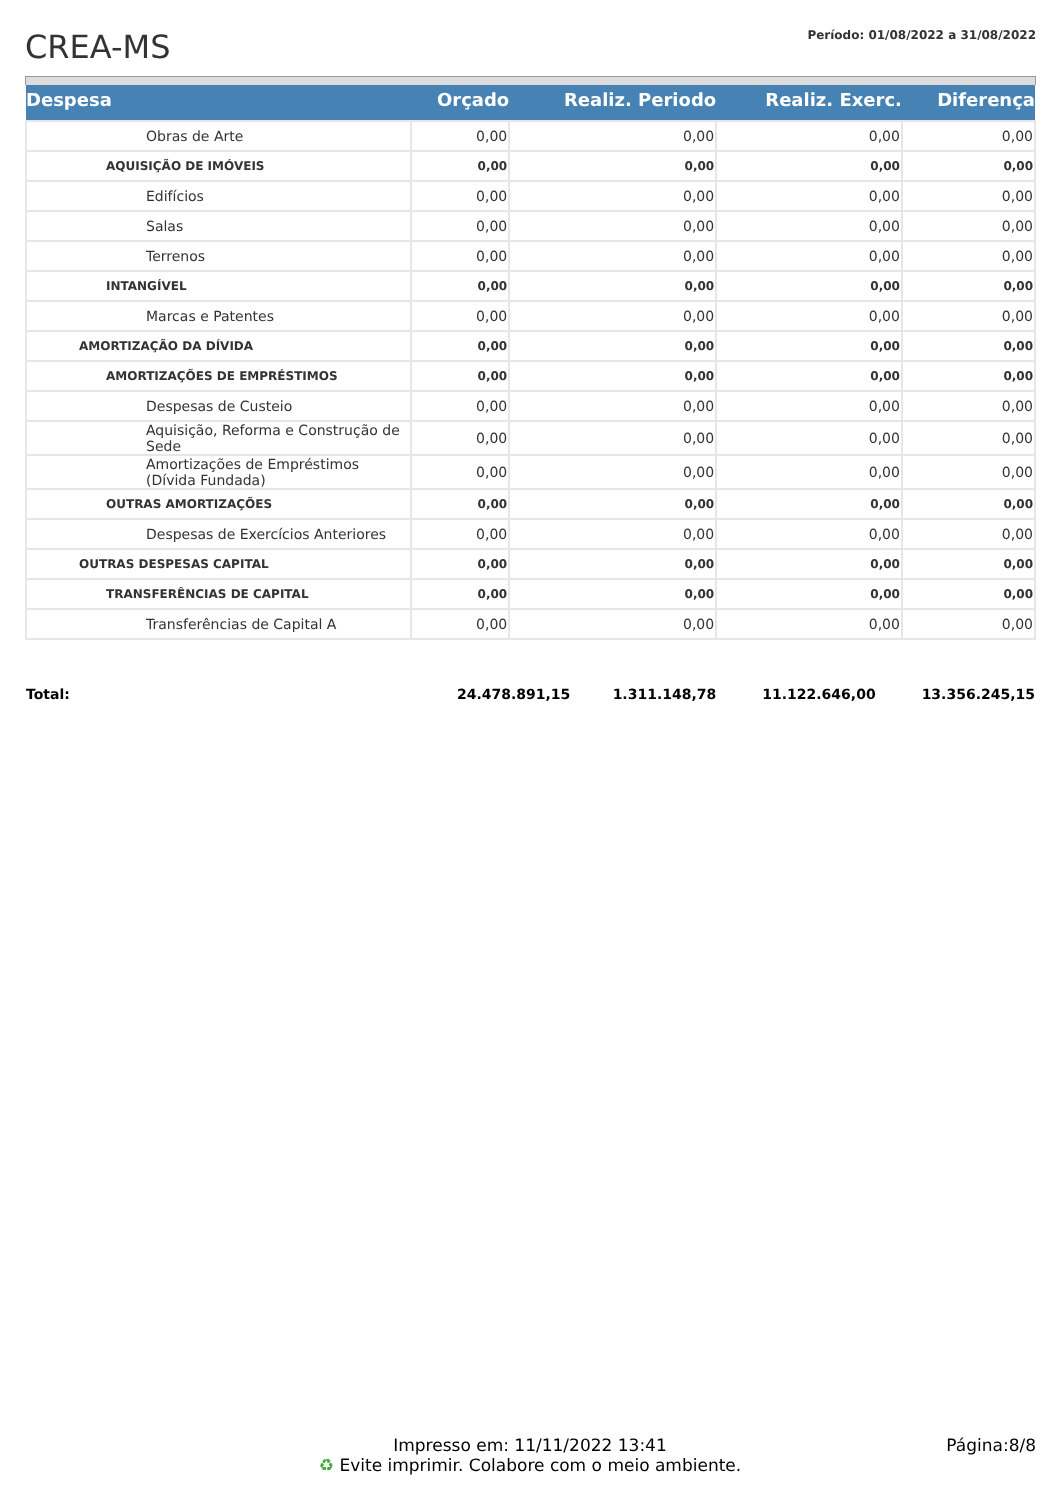CREA-MS
Período: 01/08/2022 a 31/08/2022
| Despesa | Orçado | Realiz. Periodo | Realiz. Exerc. | Diferença |
| --- | --- | --- | --- | --- |
| Obras de Arte | 0,00 | 0,00 | 0,00 | 0,00 |
| AQUISIÇÃO DE IMÓVEIS | 0,00 | 0,00 | 0,00 | 0,00 |
| Edifícios | 0,00 | 0,00 | 0,00 | 0,00 |
| Salas | 0,00 | 0,00 | 0,00 | 0,00 |
| Terrenos | 0,00 | 0,00 | 0,00 | 0,00 |
| INTANGÍVEL | 0,00 | 0,00 | 0,00 | 0,00 |
| Marcas e Patentes | 0,00 | 0,00 | 0,00 | 0,00 |
| AMORTIZAÇÃO DA DÍVIDA | 0,00 | 0,00 | 0,00 | 0,00 |
| AMORTIZAÇÕES DE EMPRÉSTIMOS | 0,00 | 0,00 | 0,00 | 0,00 |
| Despesas de Custeio | 0,00 | 0,00 | 0,00 | 0,00 |
| Aquisição, Reforma e Construção de Sede | 0,00 | 0,00 | 0,00 | 0,00 |
| Amortizações de Empréstimos (Dívida Fundada) | 0,00 | 0,00 | 0,00 | 0,00 |
| OUTRAS AMORTIZAÇÕES | 0,00 | 0,00 | 0,00 | 0,00 |
| Despesas de Exercícios Anteriores | 0,00 | 0,00 | 0,00 | 0,00 |
| OUTRAS DESPESAS CAPITAL | 0,00 | 0,00 | 0,00 | 0,00 |
| TRANSFERÊNCIAS DE CAPITAL | 0,00 | 0,00 | 0,00 | 0,00 |
| Transferências de Capital A | 0,00 | 0,00 | 0,00 | 0,00 |
| Total: | 24.478.891,15 | 1.311.148,78 | 11.122.646,00 | 13.356.245,15 |
Impresso em: 11/11/2022 13:41
♻ Evite imprimir. Colabore com o meio ambiente.
Página:8/8